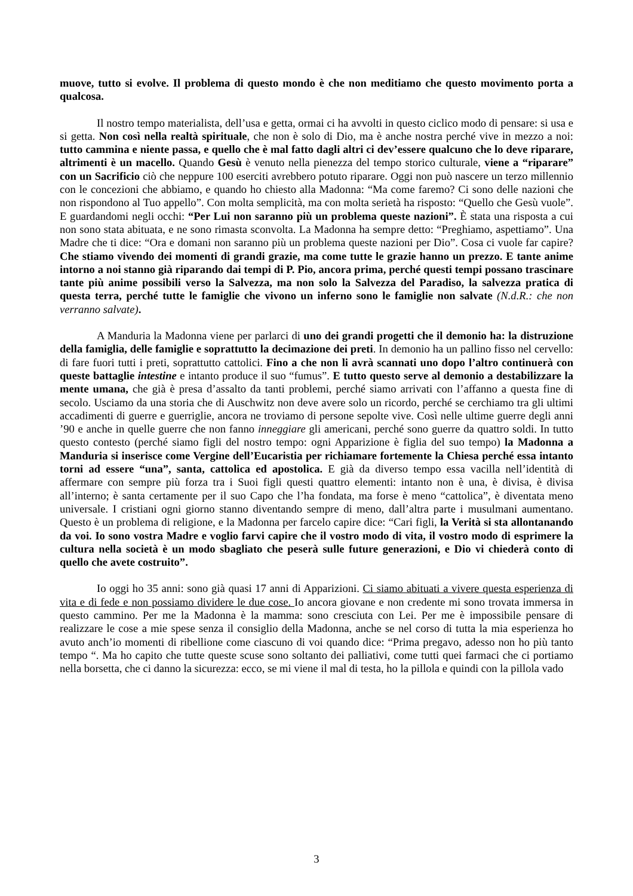muove, tutto si evolve. Il problema di questo mondo è che non meditiamo che questo movimento porta a qualcosa.
Il nostro tempo materialista, dell’usa e getta, ormai ci ha avvolti in questo ciclico modo di pensare: si usa e si getta. Non così nella realtà spirituale, che non è solo di Dio, ma è anche nostra perché vive in mezzo a noi: tutto cammina e niente passa, e quello che è mal fatto dagli altri ci dev’essere qualcuno che lo deve riparare, altrimenti è un macello. Quando Gesù è venuto nella pienezza del tempo storico culturale, viene a “riparare” con un Sacrificio ciò che neppure 100 eserciti avrebbero potuto riparare. Oggi non può nascere un terzo millennio con le concezioni che abbiamo, e quando ho chiesto alla Madonna: “Ma come faremo? Ci sono delle nazioni che non rispondono al Tuo appello”. Con molta semplicità, ma con molta serietà ha risposto: “Quello che Gesù vuole”. E guardandomi negli occhi: “Per Lui non saranno più un problema queste nazioni”. È stata una risposta a cui non sono stata abituata, e ne sono rimasta sconvolta. La Madonna ha sempre detto: “Preghiamo, aspettiamo”. Una Madre che ti dice: “Ora e domani non saranno più un problema queste nazioni per Dio”. Cosa ci vuole far capire? Che stiamo vivendo dei momenti di grandi grazie, ma come tutte le grazie hanno un prezzo. E tante anime intorno a noi stanno già riparando dai tempi di P. Pio, ancora prima, perché questi tempi possano trascinare tante più anime possibili verso la Salvezza, ma non solo la Salvezza del Paradiso, la salvezza pratica di questa terra, perché tutte le famiglie che vivono un inferno sono le famiglie non salvate (N.d.R.: che non verranno salvate).
A Manduria la Madonna viene per parlarci di uno dei grandi progetti che il demonio ha: la distruzione della famiglia, delle famiglie e soprattutto la decimazione dei preti. In demonio ha un pallino fisso nel cervello: di fare fuori tutti i preti, soprattutto cattolici. Fino a che non li avrà scannati uno dopo l’altro continuerà con queste battaglie intestine e intanto produce il suo “fumus”. E tutto questo serve al demonio a destabilizzare la mente umana, che già è presa d’assalto da tanti problemi, perché siamo arrivati con l’affanno a questa fine di secolo. Usciamo da una storia che di Auschwitz non deve avere solo un ricordo, perché se cerchiamo tra gli ultimi accadimenti di guerre e guerriglie, ancora ne troviamo di persone sepolte vive. Così nelle ultime guerre degli anni ’90 e anche in quelle guerre che non fanno inneggiare gli americani, perché sono guerre da quattro soldi. In tutto questo contesto (perché siamo figli del nostro tempo: ogni Apparizione è figlia del suo tempo) la Madonna a Manduria si inserisce come Vergine dell’Eucaristia per richiamare fortemente la Chiesa perché essa intanto torni ad essere “una”, santa, cattolica ed apostolica. E già da diverso tempo essa vacilla nell’identità di affermare con sempre più forza tra i Suoi figli questi quattro elementi: intanto non è una, è divisa, è divisa all’interno; è santa certamente per il suo Capo che l’ha fondata, ma forse è meno “cattolica”, è diventata meno universale. I cristiani ogni giorno stanno diventando sempre di meno, dall’altra parte i musulmani aumentano. Questo è un problema di religione, e la Madonna per farcelo capire dice: “Cari figli, la Verità si sta allontanando da voi. Io sono vostra Madre e voglio farvi capire che il vostro modo di vita, il vostro modo di esprimere la cultura nella società è un modo sbagliato che peserà sulle future generazioni, e Dio vi chiederà conto di quello che avete costruito”.
Io oggi ho 35 anni: sono già quasi 17 anni di Apparizioni. Ci siamo abituati a vivere questa esperienza di vita e di fede e non possiamo dividere le due cose. Io ancora giovane e non credente mi sono trovata immersa in questo cammino. Per me la Madonna è la mamma: sono cresciuta con Lei. Per me è impossibile pensare di realizzare le cose a mie spese senza il consiglio della Madonna, anche se nel corso di tutta la mia esperienza ho avuto anch’io momenti di ribellione come ciascuno di voi quando dice: “Prima pregavo, adesso non ho più tanto tempo “. Ma ho capito che tutte queste scuse sono soltanto dei palliativi, come tutti quei farmaci che ci portiamo nella borsetta, che ci danno la sicurezza: ecco, se mi viene il mal di testa, ho la pillola e quindi con la pillola vado
3